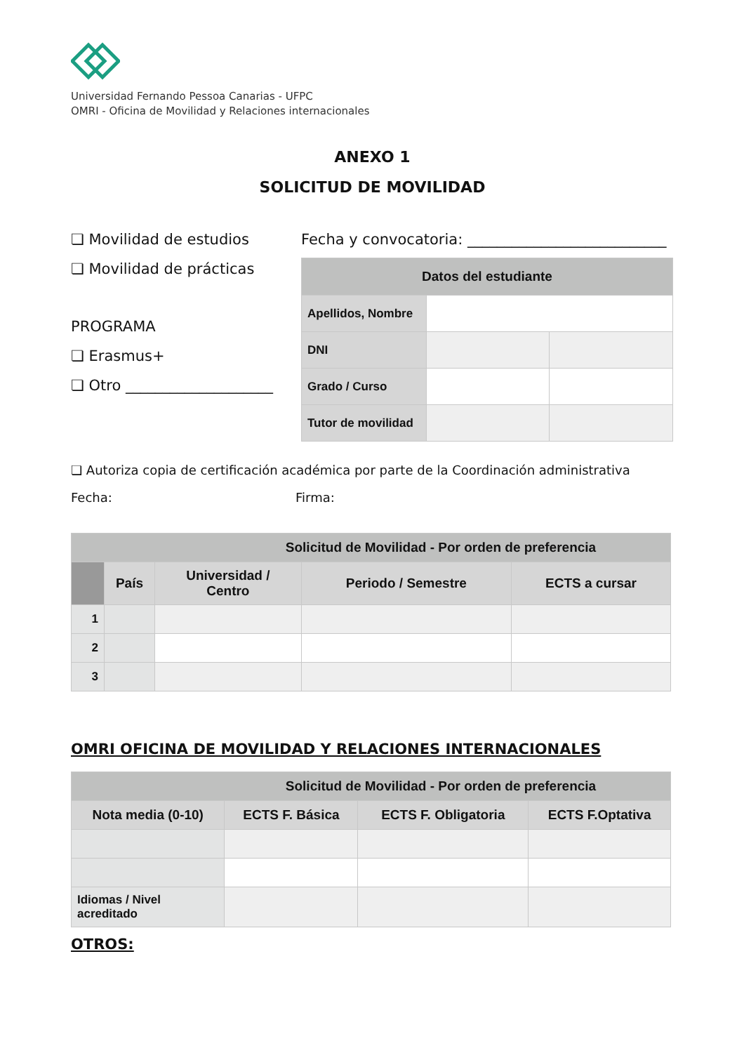Universidad Fernando Pessoa Canarias - UFPC
OMRI - Oficina de Movilidad y Relaciones internacionales
ANEXO 1
SOLICITUD DE MOVILIDAD
❏ Movilidad de estudios
❏ Movilidad de prácticas
PROGRAMA
❏ Erasmus+
❏ Otro ____________________
Fecha y convocatoria: ___________________________
| Datos del estudiante | | |
| --- | --- | --- |
| Apellidos, Nombre | | |
| DNI | | |
| Grado / Curso | | |
| Tutor de movilidad | | |
❏ Autoriza copia de certificación académica por parte de la Coordinación administrativa
Fecha: Firma:
| Solicitud de Movilidad - Por orden de preferencia | | | | |
| --- | --- | --- | --- | --- |
| | País | Universidad / Centro | Periodo / Semestre | ECTS a cursar |
| 1 | | | | |
| 2 | | | | |
| 3 | | | | |
OMRI OFICINA DE MOVILIDAD Y RELACIONES INTERNACIONALES
| Solicitud de Movilidad - Por orden de preferencia | | | |
| --- | --- | --- | --- |
| Nota media (0-10) | ECTS F. Básica | ECTS F. Obligatoria | ECTS F.Optativa |
| Idiomas / Nivel acreditado | | | |
OTROS: